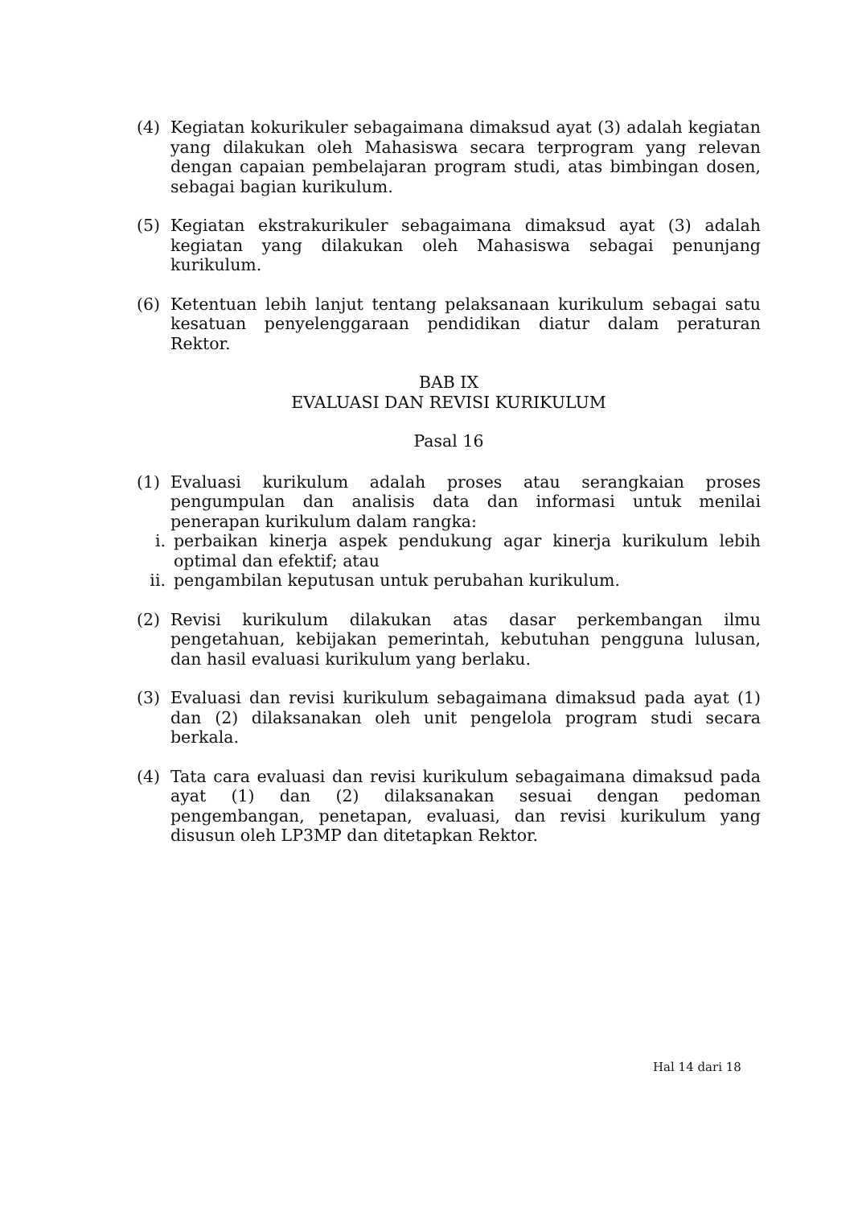(4) Kegiatan kokurikuler sebagaimana dimaksud ayat (3) adalah kegiatan yang dilakukan oleh Mahasiswa secara terprogram yang relevan dengan capaian pembelajaran program studi, atas bimbingan dosen, sebagai bagian kurikulum.
(5) Kegiatan ekstrakurikuler sebagaimana dimaksud ayat (3) adalah kegiatan yang dilakukan oleh Mahasiswa sebagai penunjang kurikulum.
(6) Ketentuan lebih lanjut tentang pelaksanaan kurikulum sebagai satu kesatuan penyelenggaraan pendidikan diatur dalam peraturan Rektor.
BAB IX
EVALUASI DAN REVISI KURIKULUM
Pasal 16
(1) Evaluasi kurikulum adalah proses atau serangkaian proses pengumpulan dan analisis data dan informasi untuk menilai penerapan kurikulum dalam rangka:
i. perbaikan kinerja aspek pendukung agar kinerja kurikulum lebih optimal dan efektif; atau
ii.
pengambilan keputusan untuk perubahan kurikulum.
(2) Revisi kurikulum dilakukan atas dasar perkembangan ilmu pengetahuan, kebijakan pemerintah, kebutuhan pengguna lulusan, dan hasil evaluasi kurikulum yang berlaku.
(3) Evaluasi dan revisi kurikulum sebagaimana dimaksud pada ayat (1) dan (2) dilaksanakan oleh unit pengelola program studi secara berkala.
(4) Tata cara evaluasi dan revisi kurikulum sebagaimana dimaksud pada ayat (1) dan (2) dilaksanakan sesuai dengan pedoman pengembangan, penetapan, evaluasi, dan revisi kurikulum yang disusun oleh LP3MP dan ditetapkan Rektor.
Hal 14 dari 18